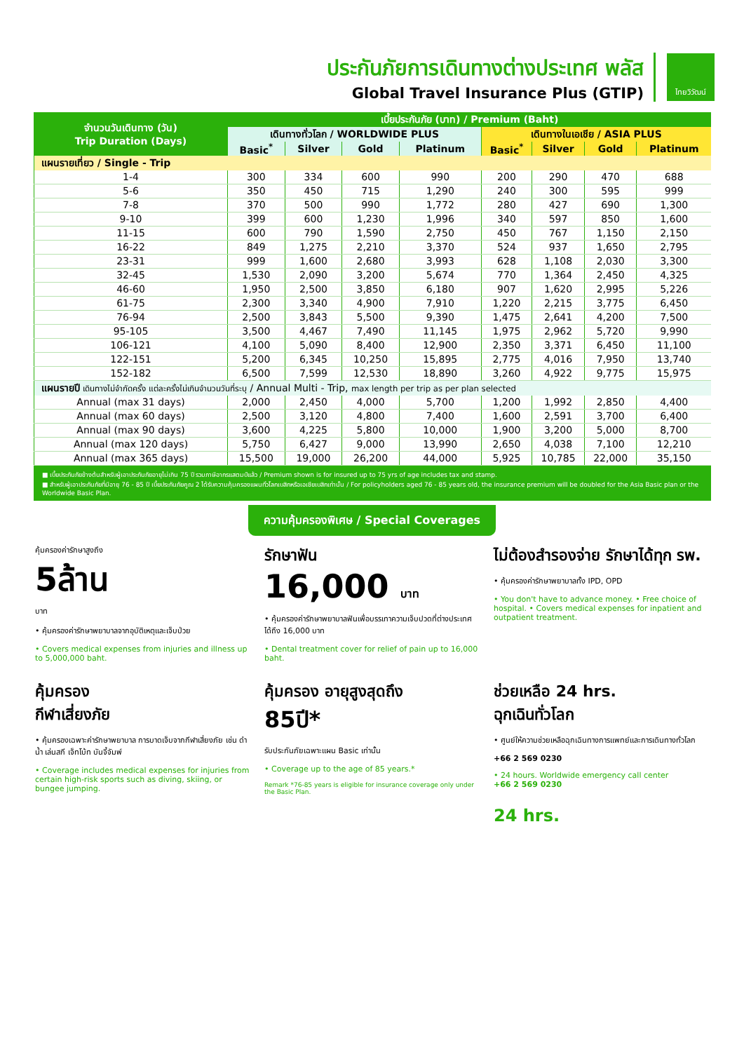ประกันภัยการเดินทางต่างประเทศ พลัส
Global Travel Insurance Plus (GTIP)
ไทยวิวัฒน์
| จำนวนวันเดินทาง (วัน) Trip Duration (Days) | เบี้ยประกันภัย (บาท) / Premium (Baht) | | | | | | | |
| --- | --- | --- | --- | --- | --- | --- | --- | --- |
| | เดินทางทั่วโลก / WORLDWIDE PLUS | | | | เดินทางในเอเชีย / ASIA PLUS | | | |
| | Basic<sup>*</sup> | Silver | Gold | Platinum | Basic<sup>*</sup> | Silver | Gold | Platinum |
| แผนรายเที่ยว / Single - Trip | | | | | | | | |
| 1-4 | 300 | 334 | 600 | 990 | 200 | 290 | 470 | 688 |
| 5-6 | 350 | 450 | 715 | 1,290 | 240 | 300 | 595 | 999 |
| 7-8 | 370 | 500 | 990 | 1,772 | 280 | 427 | 690 | 1,300 |
| 9-10 | 399 | 600 | 1,230 | 1,996 | 340 | 597 | 850 | 1,600 |
| 11-15 | 600 | 790 | 1,590 | 2,750 | 450 | 767 | 1,150 | 2,150 |
| 16-22 | 849 | 1,275 | 2,210 | 3,370 | 524 | 937 | 1,650 | 2,795 |
| 23-31 | 999 | 1,600 | 2,680 | 3,993 | 628 | 1,108 | 2,030 | 3,300 |
| 32-45 | 1,530 | 2,090 | 3,200 | 5,674 | 770 | 1,364 | 2,450 | 4,325 |
| 46-60 | 1,950 | 2,500 | 3,850 | 6,180 | 907 | 1,620 | 2,995 | 5,226 |
| 61-75 | 2,300 | 3,340 | 4,900 | 7,910 | 1,220 | 2,215 | 3,775 | 6,450 |
| 76-94 | 2,500 | 3,843 | 5,500 | 9,390 | 1,475 | 2,641 | 4,200 | 7,500 |
| 95-105 | 3,500 | 4,467 | 7,490 | 11,145 | 1,975 | 2,962 | 5,720 | 9,990 |
| 106-121 | 4,100 | 5,090 | 8,400 | 12,900 | 2,350 | 3,371 | 6,450 | 11,100 |
| 122-151 | 5,200 | 6,345 | 10,250 | 15,895 | 2,775 | 4,016 | 7,950 | 13,740 |
| 152-182 | 6,500 | 7,599 | 12,530 | 18,890 | 3,260 | 4,922 | 9,775 | 15,975 |
| แผนรายปี เดินทางไม่จำกัดครั้ง แต่ละครั้งไม่เกินจำนวนวันที่ระบุ / Annual Multi - Trip, max length per trip as per plan selected | | | | | | | | |
| Annual (max 31 days) | 2,000 | 2,450 | 4,000 | 5,700 | 1,200 | 1,992 | 2,850 | 4,400 |
| Annual (max 60 days) | 2,500 | 3,120 | 4,800 | 7,400 | 1,600 | 2,591 | 3,700 | 6,400 |
| Annual (max 90 days) | 3,600 | 4,225 | 5,800 | 10,000 | 1,900 | 3,200 | 5,000 | 8,700 |
| Annual (max 120 days) | 5,750 | 6,427 | 9,000 | 13,990 | 2,650 | 4,038 | 7,100 | 12,210 |
| Annual (max 365 days) | 15,500 | 19,000 | 26,200 | 44,000 | 5,925 | 10,785 | 22,000 | 35,150 |
■ เบี้ยประกันภัยข้างต้นสำหรับผู้เอาประกันภัยอายุไม่เกิน 75 ปี รวมภาษีอากรแสตมป์แล้ว / Premium shown is for insured up to 75 yrs of age includes tax and stamp.
■ สำหรับผู้เอาประกันภัยที่มีอายุ 76 - 85 ปี เบี้ยประกันภัยคูณ 2 ได้รับความคุ้มครองแผนทั่วโลกเบสิกหรือเอเชียเบสิกเท่านั้น / For policyholders aged 76 - 85 years old, the insurance premium will be doubled for the Asia Basic plan or the Worldwide Basic Plan.
ความคุ้มครองพิเศษ / Special Coverages
คุ้มครองค่ารักษาสูงถึง
5ล้าน
บาท
• คุ้มครองค่ารักษาพยาบาลจากอุบัติเหตุและเจ็บป่วย
• Covers medical expenses from injuries and illness up to 5,000,000 baht.
รักษาฟัน
16,000 บาท
• คุ้มครองค่ารักษาพยาบาลฟันเพื่อบรรเทาความเจ็บปวดที่ต่างประเทศ ได้ถึง 16,000 บาท
• Dental treatment cover for relief of pain up to 16,000 baht.
ไม่ต้องสำรองจ่าย รักษาได้ทุก รพ.
• คุ้มครองค่ารักษาพยาบาลทั้ง IPD, OPD
• You don't have to advance money. • Free choice of hospital. • Covers medical expenses for inpatient and outpatient treatment.
คุ้มครอง
กีฬาเสี่ยงภัย
• คุ้มครองเฉพาะค่ารักษาพยาบาล การบาดเจ็บจากกีฬาเสี่ยงภัย เช่น ดำน้ำ เล่นสกี เจ็ทโบ้ท บันจี้จัมพ์
• Coverage includes medical expenses for injuries from certain high-risk sports such as diving, skiing, or bungee jumping.
คุ้มครอง อายุสูงสุดถึง
85ปี*
รับประกันภัยเฉพาะแผน Basic เท่านั้น
• Coverage up to the age of 85 years.*
Remark *76-85 years is eligible for insurance coverage only under the Basic Plan.
ช่วยเหลือ 24 hrs.
ฉุกเฉินทั่วโลก
• ศูนย์ให้ความช่วยเหลือฉุกเฉินทางการแพทย์และการเดินทางทั่วโลก
+66 2 569 0230
• 24 hours. Worldwide emergency call center
+66 2 569 0230
24 hrs.